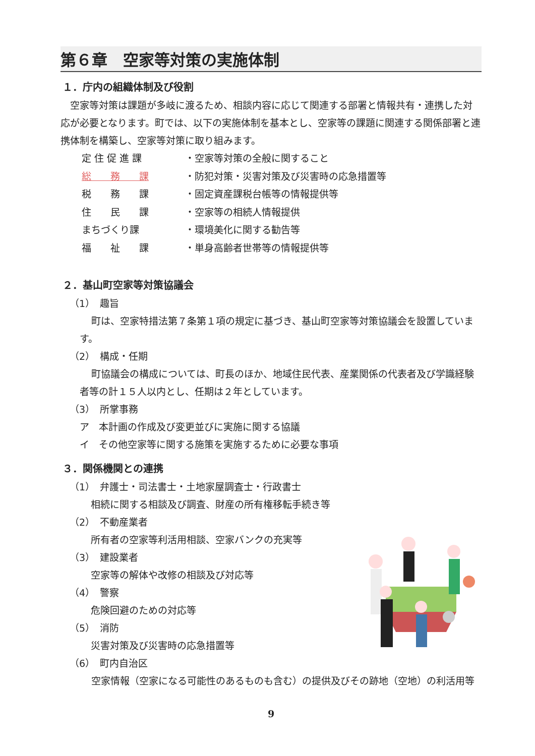第６章　空家等対策の実施体制
１．庁内の組織体制及び役割
空家等対策は課題が多岐に渡るため、相談内容に応じて関連する部署と情報共有・連携した対応が必要となります。町では、以下の実施体制を基本とし、空家等の課題に関連する関係部署と連携体制を構築し、空家等対策に取り組みます。
定 住 促 進 課 ・空家等対策の全般に関すること
総　　務　　課 ・防犯対策・災害対策及び災害時の応急措置等
税　　務　　課 ・固定資産課税台帳等の情報提供等
住　　民　　課 ・空家等の相続人情報提供
まちづくり課 ・環境美化に関する勧告等
福　　祉　　課 ・単身高齢者世帯等の情報提供等
２．基山町空家等対策協議会
（1）　趣旨
町は、空家特措法第７条第１項の規定に基づき、基山町空家等対策協議会を設置しています。
（2）　構成・任期
町協議会の構成については、町長のほか、地域住民代表、産業関係の代表者及び学識経験者等の計１５人以内とし、任期は２年としています。
（3）　所掌事務
ア　本計画の作成及び変更並びに実施に関する協議
イ　その他空家等に関する施策を実施するために必要な事項
３．関係機関との連携
（1）　弁護士・司法書士・土地家屋調査士・行政書士
相続に関する相談及び調査、財産の所有権移転手続き等
（2）　不動産業者
所有者の空家等利活用相談、空家バンクの充実等
（3）　建設業者
空家等の解体や改修の相談及び対応等
（4）　警察
危険回避のための対応等
（5）　消防
災害対策及び災害時の応急措置等
（6）　町内自治区
空家情報（空家になる可能性のあるものも含む）の提供及びその跡地（空地）の利活用等
9